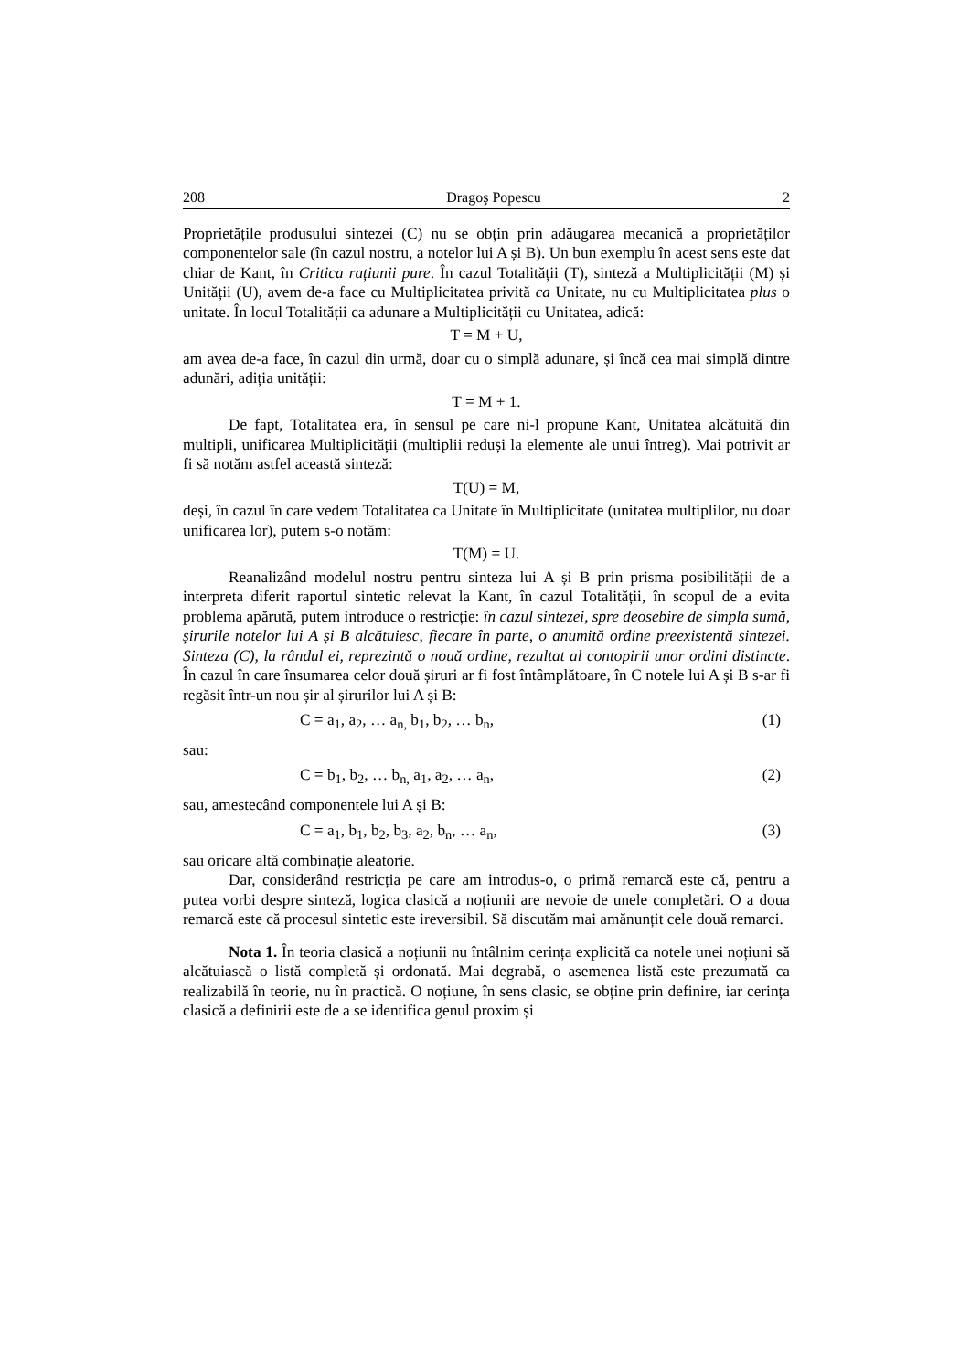208 Dragoş Popescu 2
Proprietățile produsului sintezei (C) nu se obțin prin adăugarea mecanică a proprietăților componentelor sale (în cazul nostru, a notelor lui A și B). Un bun exemplu în acest sens este dat chiar de Kant, în Critica rațiunii pure. În cazul Totalității (T), sinteză a Multiplicității (M) și Unității (U), avem de-a face cu Multiplicitatea privită ca Unitate, nu cu Multiplicitatea plus o unitate. În locul Totalității ca adunare a Multiplicității cu Unitatea, adică:
T = M + U,
am avea de-a face, în cazul din urmă, doar cu o simplă adunare, și încă cea mai simplă dintre adunări, adiția unității:
T = M + 1.
De fapt, Totalitatea era, în sensul pe care ni-l propune Kant, Unitatea alcătuită din multipli, unificarea Multiplicității (multiplii reduși la elemente ale unui întreg). Mai potrivit ar fi să notăm astfel această sinteză:
T(U) = M,
deși, în cazul în care vedem Totalitatea ca Unitate în Multiplicitate (unitatea multiplilor, nu doar unificarea lor), putem s-o notăm:
T(M) = U.
Reanalizând modelul nostru pentru sinteza lui A și B prin prisma posibilității de a interpreta diferit raportul sintetic relevat la Kant, în cazul Totalității, în scopul de a evita problema apărută, putem introduce o restricție: în cazul sintezei, spre deosebire de simpla sumă, șirurile notelor lui A și B alcătuiesc, fiecare în parte, o anumită ordine preexistentă sintezei. Sinteza (C), la rândul ei, reprezintă o nouă ordine, rezultat al contopirii unor ordini distincte. În cazul în care însumarea celor două șiruri ar fi fost întâmplătoare, în C notele lui A și B s-ar fi regăsit într-un nou șir al șirurilor lui A și B:
C = a<sub>1</sub>, a<sub>2</sub>, … a<sub>n,</sub> b<sub>1</sub>, b<sub>2</sub>, … b<sub>n</sub>, (1)
sau:
C = b<sub>1</sub>, b<sub>2</sub>, … b<sub>n,</sub> a<sub>1</sub>, a<sub>2</sub>, … a<sub>n</sub>, (2)
sau, amestecând componentele lui A și B:
C = a<sub>1</sub>, b<sub>1</sub>, b<sub>2</sub>, b<sub>3</sub>, a<sub>2</sub>, b<sub>n</sub>, … a<sub>n</sub>, (3)
sau oricare altă combinație aleatorie.
Dar, considerând restricția pe care am introdus-o, o primă remarcă este că, pentru a putea vorbi despre sinteză, logica clasică a noțiunii are nevoie de unele completări. O a doua remarcă este că procesul sintetic este ireversibil. Să discutăm mai amănunțit cele două remarci.
Nota 1. În teoria clasică a noțiunii nu întâlnim cerința explicită ca notele unei noțiuni să alcătuiască o listă completă și ordonată. Mai degrabă, o asemenea listă este prezumată ca realizabilă în teorie, nu în practică. O noțiune, în sens clasic, se obține prin definire, iar cerința clasică a definirii este de a se identifica genul proxim și